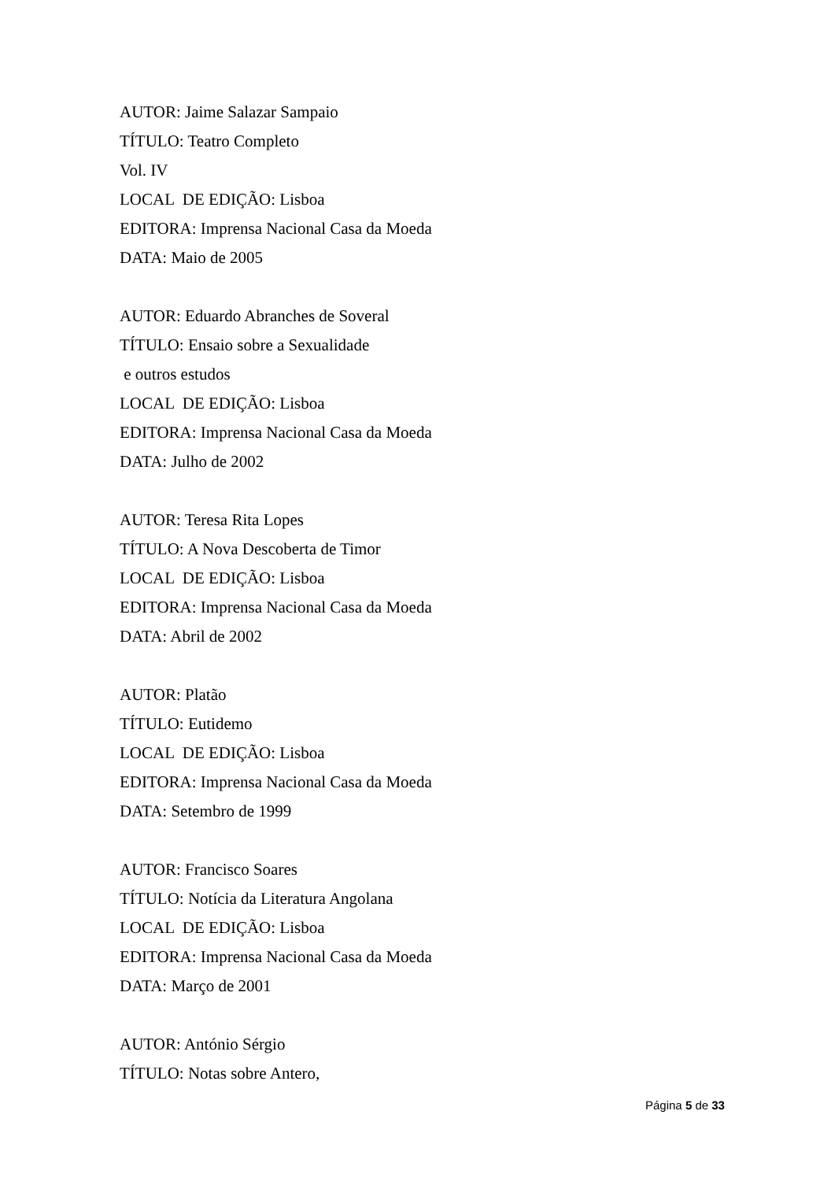AUTOR: Jaime Salazar Sampaio
TÍTULO: Teatro Completo
Vol. IV
LOCAL DE EDIÇÃO: Lisboa
EDITORA: Imprensa Nacional Casa da Moeda
DATA: Maio de 2005
AUTOR: Eduardo Abranches de Soveral
TÍTULO: Ensaio sobre a Sexualidade
e outros estudos
LOCAL DE EDIÇÃO: Lisboa
EDITORA: Imprensa Nacional Casa da Moeda
DATA: Julho de 2002
AUTOR: Teresa Rita Lopes
TÍTULO: A Nova Descoberta de Timor
LOCAL DE EDIÇÃO: Lisboa
EDITORA: Imprensa Nacional Casa da Moeda
DATA: Abril de 2002
AUTOR: Platão
TÍTULO: Eutidemo
LOCAL DE EDIÇÃO: Lisboa
EDITORA: Imprensa Nacional Casa da Moeda
DATA: Setembro de 1999
AUTOR: Francisco Soares
TÍTULO: Notícia da Literatura Angolana
LOCAL DE EDIÇÃO: Lisboa
EDITORA: Imprensa Nacional Casa da Moeda
DATA: Março de 2001
AUTOR: António Sérgio
TÍTULO: Notas sobre Antero,
Página 5 de 33